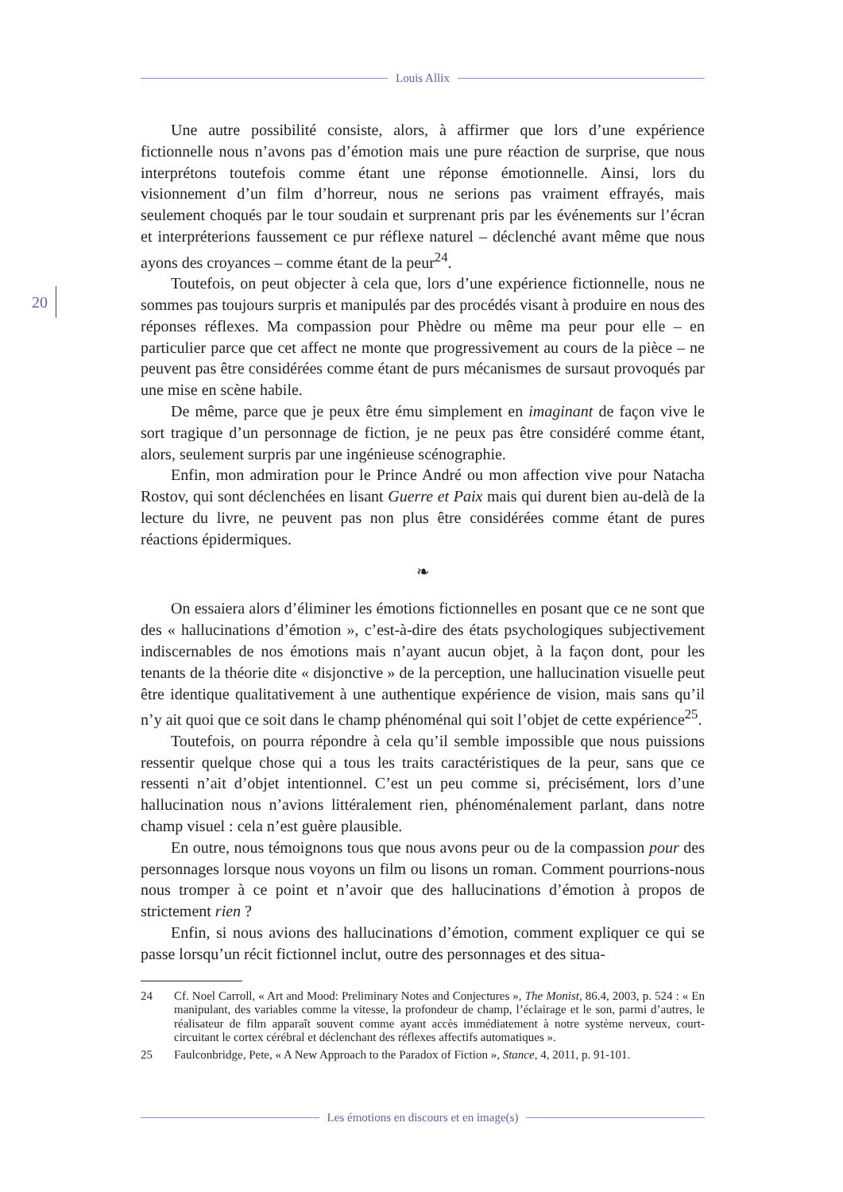Louis Allix
20
Une autre possibilité consiste, alors, à affirmer que lors d’une expérience fictionnelle nous n’avons pas d’émotion mais une pure réaction de surprise, que nous interprétons toutefois comme étant une réponse émotionnelle. Ainsi, lors du visionnement d’un film d’horreur, nous ne serions pas vraiment effrayés, mais seulement choqués par le tour soudain et surprenant pris par les événements sur l’écran et interpréterions faussement ce pur réflexe naturel – déclenché avant même que nous ayons des croyances – comme étant de la peur<sup>24</sup>.
Toutefois, on peut objecter à cela que, lors d’une expérience fictionnelle, nous ne sommes pas toujours surpris et manipulés par des procédés visant à produire en nous des réponses réflexes. Ma compassion pour Phèdre ou même ma peur pour elle – en particulier parce que cet affect ne monte que progressivement au cours de la pièce – ne peuvent pas être considérées comme étant de purs mécanismes de sursaut provoqués par une mise en scène habile.
De même, parce que je peux être ému simplement en imaginant de façon vive le sort tragique d’un personnage de fiction, je ne peux pas être considéré comme étant, alors, seulement surpris par une ingénieuse scénographie.
Enfin, mon admiration pour le Prince André ou mon affection vive pour Natacha Rostov, qui sont déclenchées en lisant Guerre et Paix mais qui durent bien au-delà de la lecture du livre, ne peuvent pas non plus être considérées comme étant de pures réactions épidermiques.
❧
On essaiera alors d’éliminer les émotions fictionnelles en posant que ce ne sont que des « hallucinations d’émotion », c’est-à-dire des états psychologiques subjectivement indiscernables de nos émotions mais n’ayant aucun objet, à la façon dont, pour les tenants de la théorie dite « disjonctive » de la perception, une hallucination visuelle peut être identique qualitativement à une authentique expérience de vision, mais sans qu’il n’y ait quoi que ce soit dans le champ phénoménal qui soit l’objet de cette expérience<sup>25</sup>.
Toutefois, on pourra répondre à cela qu’il semble impossible que nous puissions ressentir quelque chose qui a tous les traits caractéristiques de la peur, sans que ce ressenti n’ait d’objet intentionnel. C’est un peu comme si, précisément, lors d’une hallucination nous n’avions littéralement rien, phénoménalement parlant, dans notre champ visuel : cela n’est guère plausible.
En outre, nous témoignons tous que nous avons peur ou de la compassion pour des personnages lorsque nous voyons un film ou lisons un roman. Comment pourrions-nous nous tromper à ce point et n’avoir que des hallucinations d’émotion à propos de strictement rien ?
Enfin, si nous avions des hallucinations d’émotion, comment expliquer ce qui se passe lorsqu’un récit fictionnel inclut, outre des personnages et des situa-
24 Cf. Noel Carroll, « Art and Mood: Preliminary Notes and Conjectures », The Monist, 86.4, 2003, p. 524 : « En manipulant, des variables comme la vitesse, la profondeur de champ, l’éclairage et le son, parmi d’autres, le réalisateur de film apparaît souvent comme ayant accès immédiatement à notre système nerveux, court-circuitant le cortex cérébral et déclenchant des réflexes affectifs automatiques ».
25 Faulconbridge, Pete, « A New Approach to the Paradox of Fiction », Stance, 4, 2011, p. 91-101.
Les émotions en discours et en image(s)